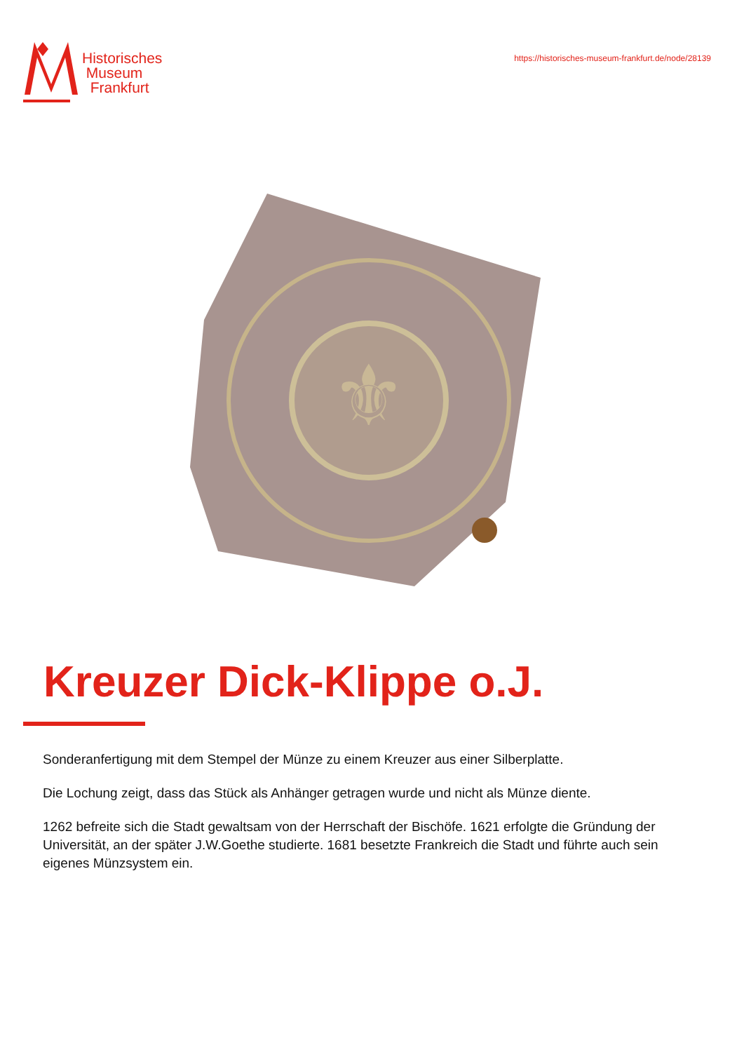Historisches
Museum
Frankfurt
https://historisches-museum-frankfurt.de/node/28139
⚜
Kreuzer Dick-Klippe o.J.
Sonderanfertigung mit dem Stempel der Münze zu einem Kreuzer aus einer Silberplatte.
Die Lochung zeigt, dass das Stück als Anhänger getragen wurde und nicht als Münze diente.
1262 befreite sich die Stadt gewaltsam von der Herrschaft der Bischöfe. 1621 erfolgte die Gründung der Universität, an der später J.W.Goethe studierte. 1681 besetzte Frankreich die Stadt und führte auch sein eigenes Münzsystem ein.